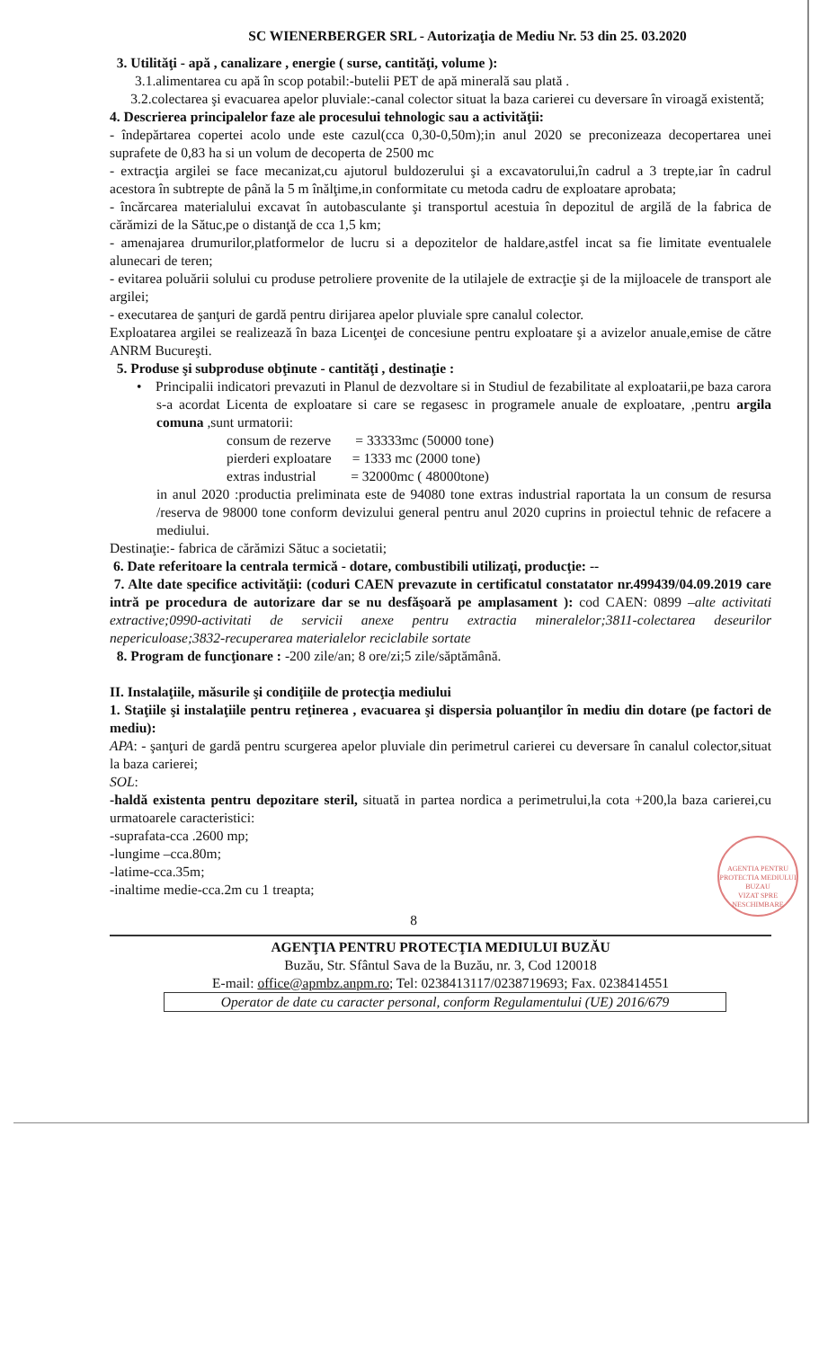SC WIENERBERGER SRL - Autorizaţia de Mediu Nr. 53 din 25. 03.2020
3. Utilităţi - apă , canalizare , energie ( surse, cantităţi, volume ):
3.1.alimentarea cu apă în scop potabil:-butelii PET de apă minerală sau plată .
3.2.colectarea şi evacuarea apelor pluviale:-canal colector situat la baza carierei cu deversare în viroagă existentă;
4. Descrierea principalelor faze ale procesului tehnologic sau a activităţii:
- îndepărtarea copertei acolo unde este cazul(cca 0,30-0,50m);in anul 2020 se preconizeaza decopertarea unei suprafete de 0,83 ha si un volum de decoperta de 2500 mc
- extracţia argilei se face mecanizat,cu ajutorul buldozerului şi a excavatorului,în cadrul a 3 trepte,iar în cadrul acestora în subtrepte de până la 5 m înălţime,in conformitate cu metoda cadru de exploatare aprobata;
- încărcarea materialului excavat în autobasculante şi transportul acestuia în depozitul de argilă de la fabrica de cărămizi de la Sătuc,pe o distanţă de cca 1,5 km;
- amenajarea drumurilor,platformelor de lucru si a depozitelor de haldare,astfel incat sa fie limitate eventualele alunecari de teren;
- evitarea poluării solului cu produse petroliere provenite de la utilajele de extracţie şi de la mijloacele de transport ale argilei;
- executarea de şanţuri de gardă pentru dirijarea apelor pluviale spre canalul colector.
Exploatarea argilei se realizează în baza Licenţei de concesiune pentru exploatare şi a avizelor anuale,emise de către ANRM Bucureşti.
5. Produse şi subproduse obţinute - cantităţi , destinaţie :
• Principalii indicatori prevazuti in Planul de dezvoltare si in Studiul de fezabilitate al exploatarii,pe baza carora s-a acordat Licenta de exploatare si care se regasesc in programele anuale de exploatare, ,pentru argila comuna ,sunt urmatorii:
consum de rezerve = 33333mc (50000 tone)
pierderi exploatare = 1333 mc (2000 tone)
extras industrial = 32000mc ( 48000tone)
in anul 2020 :productia preliminata este de 94080 tone extras industrial raportata la un consum de resursa /reserva de 98000 tone conform devizului general pentru anul 2020 cuprins in proiectul tehnic de refacere a mediului.
Destinaţie:- fabrica de cărămizi Sătuc a societatii;
6. Date referitoare la centrala termică - dotare, combustibili utilizaţi, producţie: --
7. Alte date specifice activităţii: (coduri CAEN prevazute in certificatul constatator nr.499439/04.09.2019 care intră pe procedura de autorizare dar se nu desfăşoară pe amplasament ): cod CAEN: 0899 –alte activitati extractive;0990-activitati de servicii anexe pentru extractia mineralelor;3811-colectarea deseurilor nepericuloase;3832-recuperarea materialelor reciclabile sortate
8. Program de funcţionare : -200 zile/an; 8 ore/zi;5 zile/săptămână.
II. Instalaţiile, măsurile şi condiţiile de protecţia mediului
1. Staţiile şi instalaţiile pentru reţinerea , evacuarea şi dispersia poluanţilor în mediu din dotare (pe factori de mediu):
APA: - şanţuri de gardă pentru scurgerea apelor pluviale din perimetrul carierei cu deversare în canalul colector,situat la baza carierei;
SOL:
-haldă existenta pentru depozitare steril, situată in partea nordica a perimetrului,la cota +200,la baza carierei,cu urmatoarele caracteristici:
-suprafata-cca .2600 mp;
-lungime –cca.80m;
-latime-cca.35m;
AGENTIA PENTRU PROTECTIA MEDIULUI BUZAU
VIZAT SPRE NESCHIMBARE
-inaltime medie-cca.2m cu 1 treapta;
8
AGENŢIA PENTRU PROTECŢIA MEDIULUI BUZĂU
Buzău, Str. Sfântul Sava de la Buzău, nr. 3, Cod 120018
E-mail: office@apmbz.anpm.ro; Tel: 0238413117/0238719693; Fax. 0238414551
Operator de date cu caracter personal, conform Regulamentului (UE) 2016/679